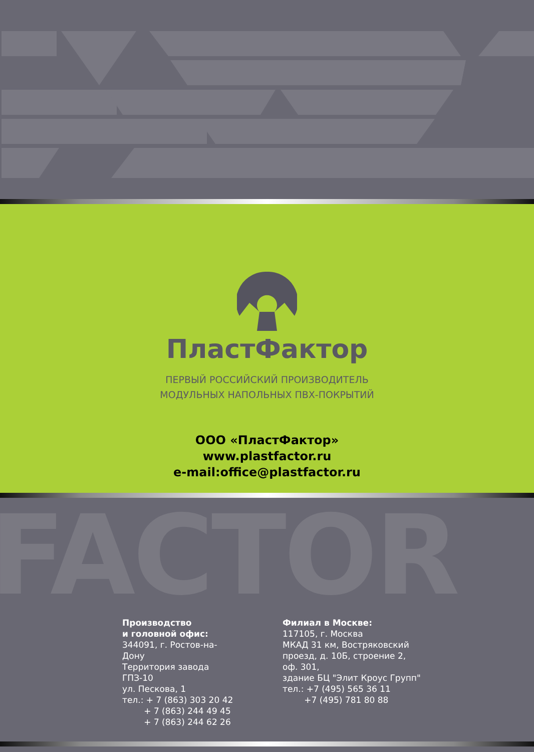ПластФактор
ПЕРВЫЙ РОССИЙСКИЙ ПРОИЗВОДИТЕЛЬ
МОДУЛЬНЫХ НАПОЛЬНЫХ ПВХ-ПОКРЫТИЙ
ООО «ПластФактор»
www.plastfactor.ru
e-mail:office@plastfactor.ru
FACTOR
Производство
и головной офис:
344091, г. Ростов-на-Дону
Территория завода ГПЗ-10
ул. Пескова, 1
тел.: + 7 (863) 303 20 42
+ 7 (863) 244 49 45
+ 7 (863) 244 62 26
Филиал в Москве:
117105, г. Москва
МКАД 31 км, Востряковский проезд, д. 10Б, строение 2,
оф. 301,
здание БЦ "Элит Кроус Групп"
тел.: +7 (495) 565 36 11
+7 (495) 781 80 88